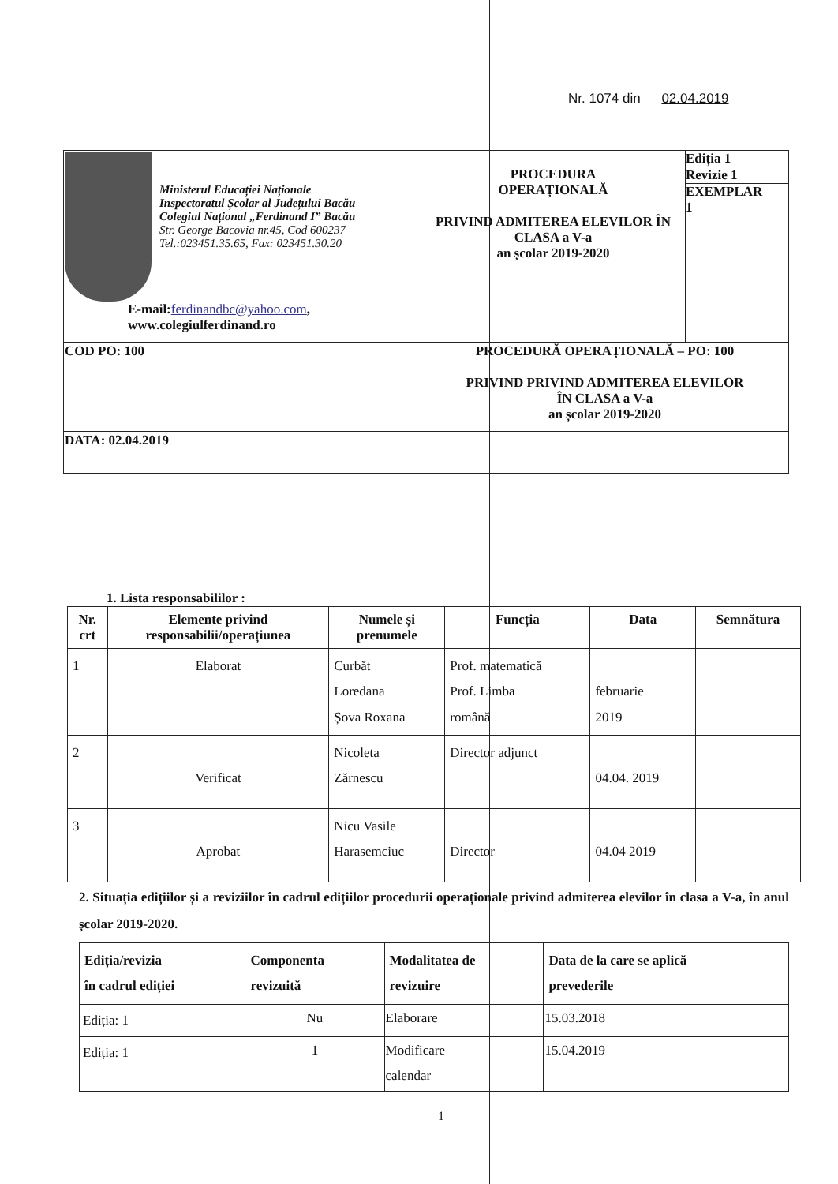Nr. 1074 din 02.04.2019
| Ministerul Educației Naționale Inspectoratul Școlar al Județului Bacău Colegiul Național „Ferdinand I” Bacău Str. George Bacovia nr.45, Cod 600237 Tel.:023451.35.65, Fax: 023451.30.20 E-mail: ferdinandbc@yahoo.com , www.colegiulferdinand.ro | PROCEDURA OPERAȚIONALĂ PRIVIND ADMITEREA ELEVILOR ÎN CLASA a V-a an școlar 2019-2020 | Ediția 1 Revizie 1 EXEMPLAR 1 |
| COD PO: 100 | PROCEDURĂ OPERAȚIONALĂ – PO: 100 PRIVIND PRIVIND ADMITEREA ELEVILOR ÎN CLASA a V-a an școlar 2019-2020 | |
| DATA: 02.04.2019 | | |
1. Lista responsabililor :
| Nr. crt | Elemente privind responsabilii/operațiunea | Numele și prenumele | Funcția | Data | Semnătura |
| --- | --- | --- | --- | --- | --- |
| 1 | Elaborat | Curbăt Loredana Șova Roxana | Prof. matematică Prof. Limba română | februarie 2019 | |
| 2 | Verificat | Nicoleta Zărnescu | Director adjunct | 04.04. 2019 | |
| 3 | Aprobat | Nicu Vasile Harasemciuc | Director | 04.04 2019 | |
2. Situația edițiilor și a reviziilor în cadrul edițiilor procedurii operaționale privind admiterea elevilor în clasa a V-a, în anul școlar 2019-2020.
| Ediția/revizia în cadrul ediției | Componenta revizuită | Modalitatea de revizuire | Data de la care se aplică prevederile |
| --- | --- | --- | --- |
| Ediția: 1 | Nu | Elaborare | 15.03.2018 |
| Ediția: 1 | 1 | Modificare calendar | 15.04.2019 |
1